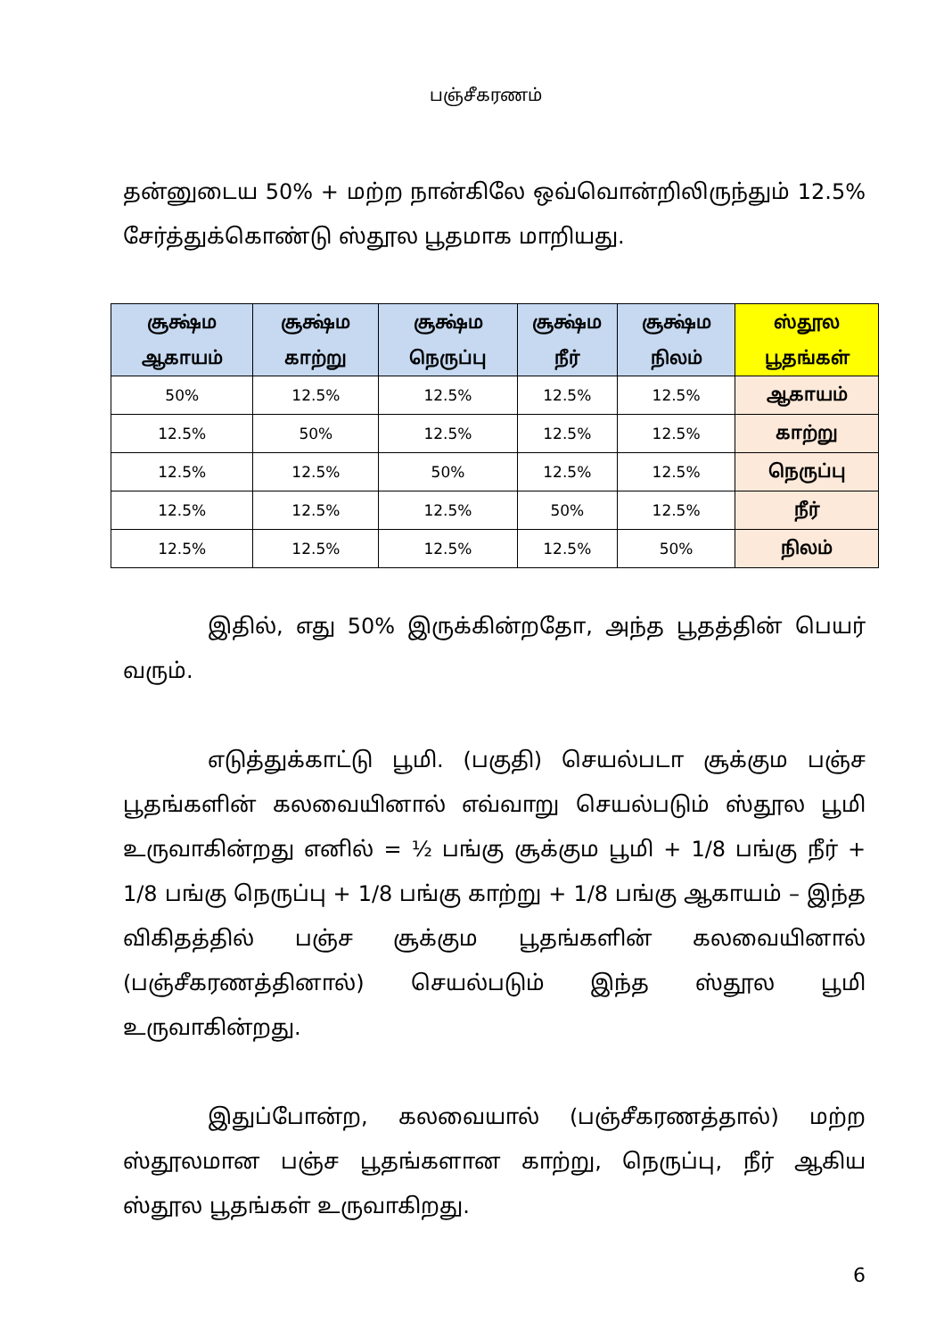பஞ்சீகரணம்
தன்னுடைய 50% + மற்ற நான்கிலே ஒவ்வொன்றிலிருந்தும் 12.5% சேர்த்துக்கொண்டு ஸ்தூல பூதமாக மாறியது.
| சூக்ஷ்ம ஆகாயம் | சூக்ஷ்ம காற்று | சூக்ஷ்ம நெருப்பு | சூக்ஷ்ம நீர் | சூக்ஷ்ம நிலம் | ஸ்தூல பூதங்கள் |
| --- | --- | --- | --- | --- | --- |
| 50% | 12.5% | 12.5% | 12.5% | 12.5% | ஆகாயம் |
| 12.5% | 50% | 12.5% | 12.5% | 12.5% | காற்று |
| 12.5% | 12.5% | 50% | 12.5% | 12.5% | நெருப்பு |
| 12.5% | 12.5% | 12.5% | 50% | 12.5% | நீர் |
| 12.5% | 12.5% | 12.5% | 12.5% | 50% | நிலம் |
இதில், எது 50% இருக்கின்றதோ, அந்த பூதத்தின் பெயர் வரும்.
எடுத்துக்காட்டு பூமி. (பகுதி) செயல்படா சூக்கும பஞ்ச பூதங்களின் கலவையினால் எவ்வாறு செயல்படும் ஸ்தூல பூமி உருவாகின்றது எனில் = ½ பங்கு சூக்கும பூமி + 1/8 பங்கு நீர் + 1/8 பங்கு நெருப்பு + 1/8 பங்கு காற்று + 1/8 பங்கு ஆகாயம் – இந்த விகிதத்தில் பஞ்ச சூக்கும பூதங்களின் கலவையினால் (பஞ்சீகரணத்தினால்) செயல்படும் இந்த ஸ்தூல பூமி உருவாகின்றது.
இதுப்போன்ற, கலவையால் (பஞ்சீகரணத்தால்) மற்ற ஸ்தூலமான பஞ்ச பூதங்களான காற்று, நெருப்பு, நீர் ஆகிய ஸ்தூல பூதங்கள் உருவாகிறது.
6